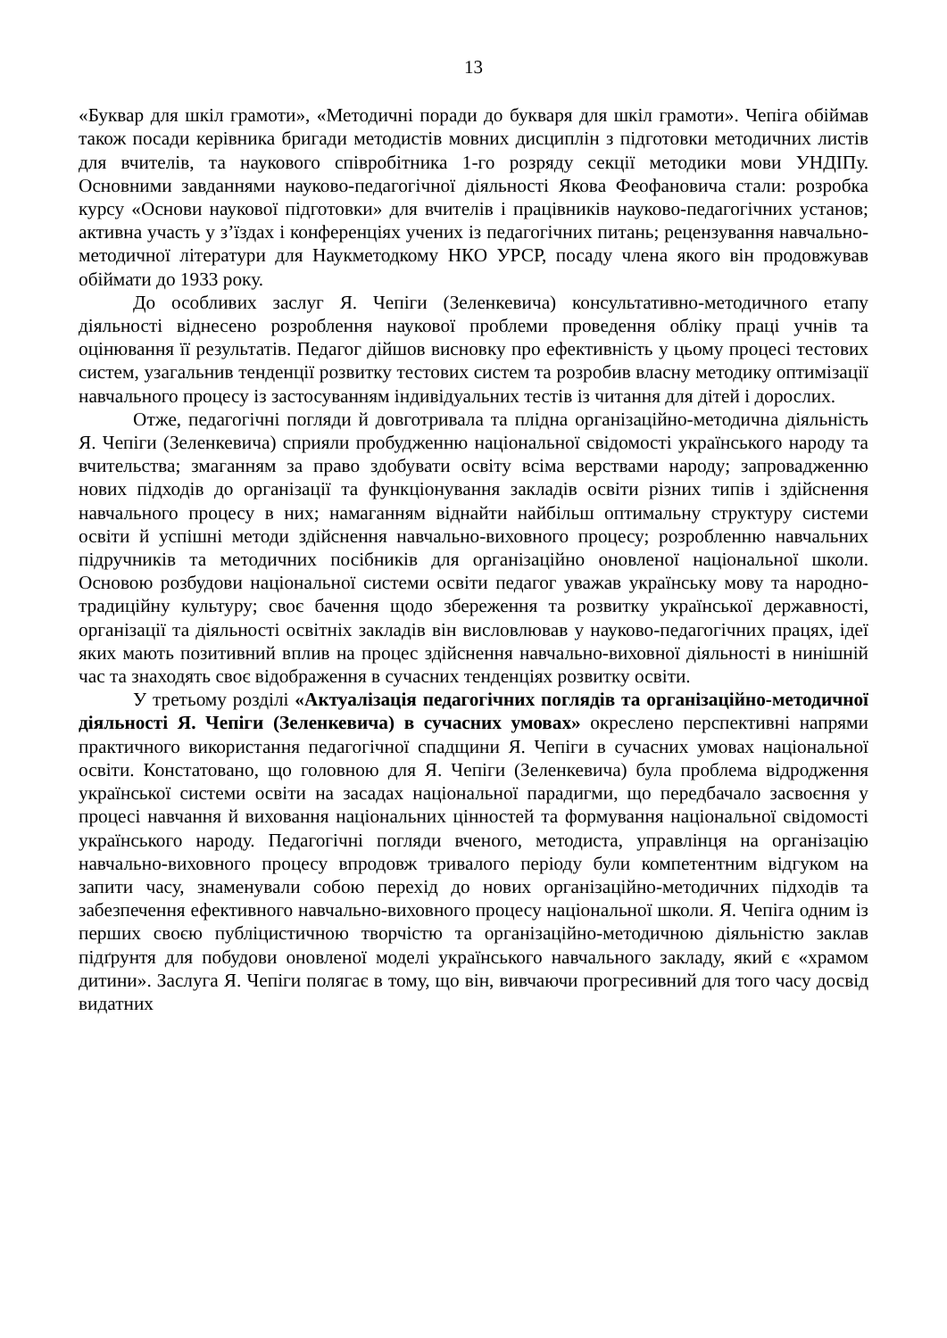13
«Буквар для шкіл грамоти», «Методичні поради до букваря для шкіл грамоти». Чепіга обіймав також посади керівника бригади методистів мовних дисциплін з підготовки методичних листів для вчителів, та наукового співробітника 1-го розряду секції методики мови УНДІПу. Основними завданнями науково-педагогічної діяльності Якова Феофановича стали: розробка курсу «Основи наукової підготовки» для вчителів і працівників науково-педагогічних установ; активна участь у з’їздах і конференціях учених із педагогічних питань; рецензування навчально-методичної літератури для Наукметодкому НКО УРСР, посаду члена якого він продовжував обіймати до 1933 року.
До особливих заслуг Я. Чепіги (Зеленкевича) консультативно-методичного етапу діяльності віднесено розроблення наукової проблеми проведення обліку праці учнів та оцінювання її результатів. Педагог дійшов висновку про ефективність у цьому процесі тестових систем, узагальнив тенденції розвитку тестових систем та розробив власну методику оптимізації навчального процесу із застосуванням індивідуальних тестів із читання для дітей і дорослих.
Отже, педагогічні погляди й довготривала та плідна організаційно-методична діяльність Я. Чепіги (Зеленкевича) сприяли пробудженню національної свідомості українського народу та вчительства; змаганням за право здобувати освіту всіма верствами народу; запровадженню нових підходів до організації та функціонування закладів освіти різних типів і здійснення навчального процесу в них; намаганням віднайти найбільш оптимальну структуру системи освіти й успішні методи здійснення навчально-виховного процесу; розробленню навчальних підручників та методичних посібників для організаційно оновленої національної школи. Основою розбудови національної системи освіти педагог уважав українську мову та народно-традиційну культуру; своє бачення щодо збереження та розвитку української державності, організації та діяльності освітніх закладів він висловлював у науково-педагогічних працях, ідеї яких мають позитивний вплив на процес здійснення навчально-виховної діяльності в нинішній час та знаходять своє відображення в сучасних тенденціях розвитку освіти.
У третьому розділі «Актуалізація педагогічних поглядів та організаційно-методичної діяльності Я. Чепіги (Зеленкевича) в сучасних умовах» окреслено перспективні напрями практичного використання педагогічної спадщини Я. Чепіги в сучасних умовах національної освіти. Констатовано, що головною для Я. Чепіги (Зеленкевича) була проблема відродження української системи освіти на засадах національної парадигми, що передбачало засвоєння у процесі навчання й виховання національних цінностей та формування національної свідомості українського народу. Педагогічні погляди вченого, методиста, управлінця на організацію навчально-виховного процесу впродовж тривалого періоду були компетентним відгуком на запити часу, знаменували собою перехід до нових організаційно-методичних підходів та забезпечення ефективного навчально-виховного процесу національної школи. Я. Чепіга одним із перших своєю публіцистичною творчістю та організаційно-методичною діяльністю заклав підґрунтя для побудови оновленої моделі українського навчального закладу, який є «храмом дитини». Заслуга Я. Чепіги полягає в тому, що він, вивчаючи прогресивний для того часу досвід видатних